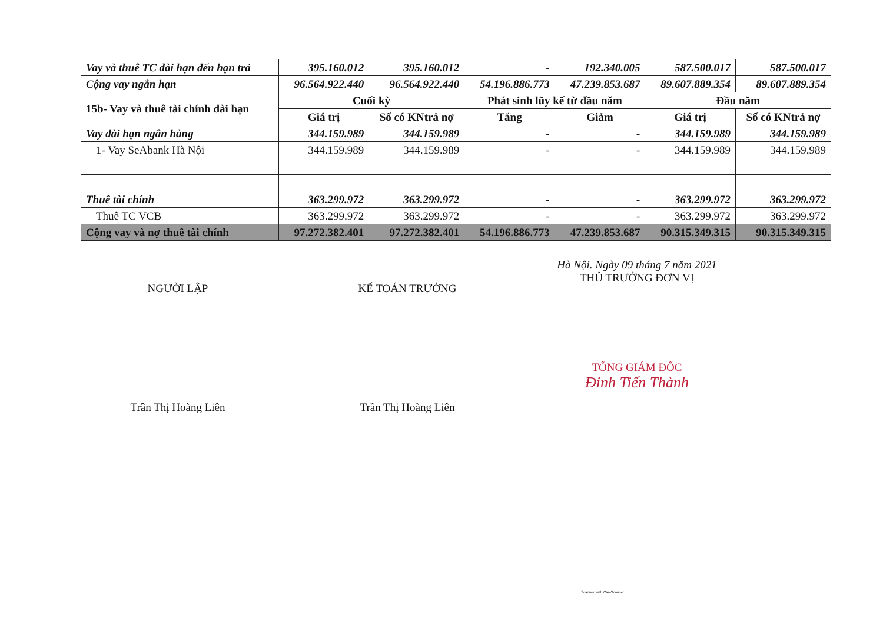| Vay và thuê TC dài hạn đến hạn trả | 395.160.012 | 395.160.012 | - | 192.340.005 | 587.500.017 | 587.500.017 |
| Cộng vay ngắn hạn | 96.564.922.440 | 96.564.922.440 | 54.196.886.773 | 47.239.853.687 | 89.607.889.354 | 89.607.889.354 |
| 15b- Vay và thuê tài chính dài hạn | Cuối kỳ | | Phát sinh lũy kế từ đầu năm | | Đầu năm | |
| | Giá trị | Số có KNtrả nợ | Tăng | Giảm | Giá trị | Số có KNtrả nợ |
| Vay dài hạn ngân hàng | 344.159.989 | 344.159.989 | - | - | 344.159.989 | 344.159.989 |
| 1- Vay SeAbank Hà Nội | 344.159.989 | 344.159.989 | - | - | 344.159.989 | 344.159.989 |
| Thuê tài chính | 363.299.972 | 363.299.972 | - | - | 363.299.972 | 363.299.972 |
| Thuê TC VCB | 363.299.972 | 363.299.972 | - | - | 363.299.972 | 363.299.972 |
| Cộng vay và nợ thuê tài chính | 97.272.382.401 | 97.272.382.401 | 54.196.886.773 | 47.239.853.687 | 90.315.349.315 | 90.315.349.315 |
NGƯỜI LẬP
Trần Thị Hoàng Liên
KẾ TOÁN TRƯỞNG
Trần Thị Hoàng Liên
Hà Nội. Ngày 09 tháng 7 năm 2021
THỦ TRƯỞNG ĐƠN VỊ
TỔNG GIÁM ĐỐC
Đinh Tiến Thành
Scanned with CamScanner